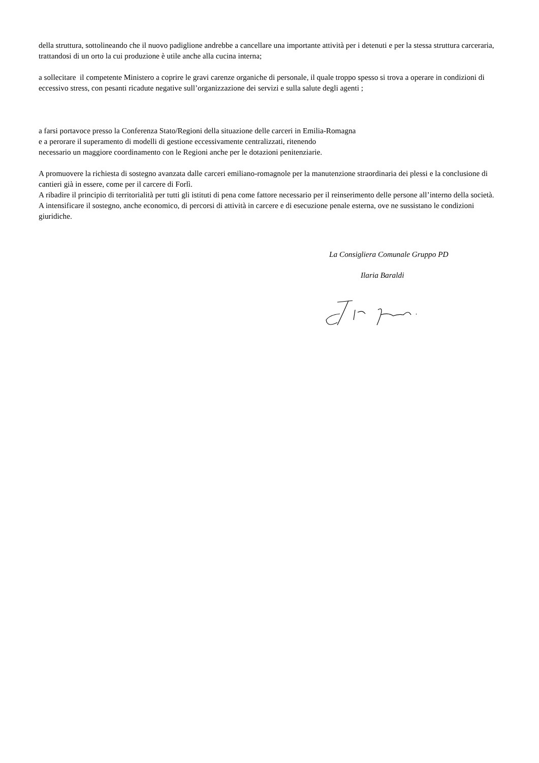della struttura, sottolineando che il nuovo padiglione andrebbe a cancellare una importante attività per i detenuti e per la stessa struttura carceraria, trattandosi di un orto la cui produzione è utile anche alla cucina interna;
a sollecitare il competente Ministero a coprire le gravi carenze organiche di personale, il quale troppo spesso si trova a operare in condizioni di eccessivo stress, con pesanti ricadute negative sull’organizzazione dei servizi e sulla salute degli agenti ;
a farsi portavoce presso la Conferenza Stato/Regioni della situazione delle carceri in Emilia-Romagna
e a perorare il superamento di modelli di gestione eccessivamente centralizzati, ritenendo
necessario un maggiore coordinamento con le Regioni anche per le dotazioni penitenziarie.
A promuovere la richiesta di sostegno avanzata dalle carceri emiliano-romagnole per la manutenzione straordinaria dei plessi e la conclusione di cantieri già in essere, come per il carcere di Forlì.
A ribadire il principio di territorialità per tutti gli istituti di pena come fattore necessario per il reinserimento delle persone all’interno della società.
A intensificare il sostegno, anche economico, di percorsi di attività in carcere e di esecuzione penale esterna, ove ne sussistano le condizioni giuridiche.
La Consigliera Comunale Gruppo PD
Ilaria Baraldi